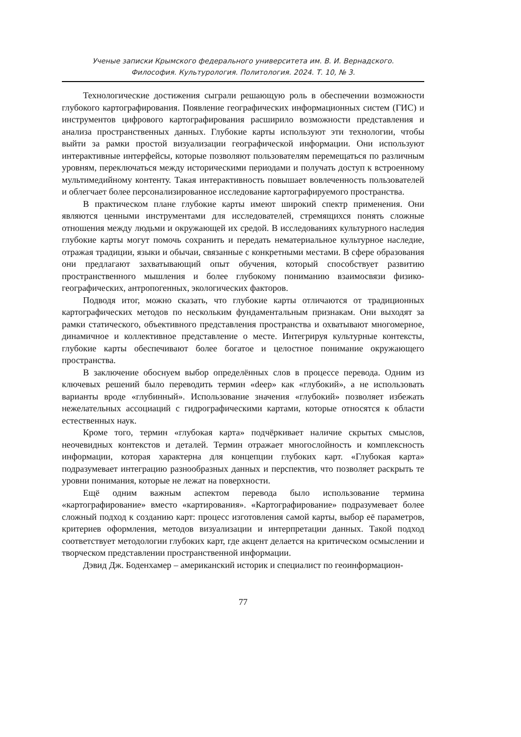Ученые записки Крымского федерального университета им. В. И. Вернадского.
Философия. Культурология. Политология. 2024. Т. 10, № 3.
Технологические достижения сыграли решающую роль в обеспечении возможности глубокого картографирования. Появление географических информационных систем (ГИС) и инструментов цифрового картографирования расширило возможности представления и анализа пространственных данных. Глубокие карты используют эти технологии, чтобы выйти за рамки простой визуализации географической информации. Они используют интерактивные интерфейсы, которые позволяют пользователям перемещаться по различным уровням, переключаться между историческими периодами и получать доступ к встроенному мультимедийному контенту. Такая интерактивность повышает вовлеченность пользователей и облегчает более персонализированное исследование картографируемого пространства.
В практическом плане глубокие карты имеют широкий спектр применения. Они являются ценными инструментами для исследователей, стремящихся понять сложные отношения между людьми и окружающей их средой. В исследованиях культурного наследия глубокие карты могут помочь сохранить и передать нематериальное культурное наследие, отражая традиции, языки и обычаи, связанные с конкретными местами. В сфере образования они предлагают захватывающий опыт обучения, который способствует развитию пространственного мышления и более глубокому пониманию взаимосвязи физико-географических, антропогенных, экологических факторов.
Подводя итог, можно сказать, что глубокие карты отличаются от традиционных картографических методов по нескольким фундаментальным признакам. Они выходят за рамки статического, объективного представления пространства и охватывают многомерное, динамичное и коллективное представление о месте. Интегрируя культурные контексты, глубокие карты обеспечивают более богатое и целостное понимание окружающего пространства.
В заключение обоснуем выбор определённых слов в процессе перевода. Одним из ключевых решений было переводить термин «deep» как «глубокий», а не использовать варианты вроде «глубинный». Использование значения «глубокий» позволяет избежать нежелательных ассоциаций с гидрографическими картами, которые относятся к области естественных наук.
Кроме того, термин «глубокая карта» подчёркивает наличие скрытых смыслов, неочевидных контекстов и деталей. Термин отражает многослойность и комплексность информации, которая характерна для концепции глубоких карт. «Глубокая карта» подразумевает интеграцию разнообразных данных и перспектив, что позволяет раскрыть те уровни понимания, которые не лежат на поверхности.
Ещё одним важным аспектом перевода было использование термина «картографирование» вместо «картирования». «Картографирование» подразумевает более сложный подход к созданию карт: процесс изготовления самой карты, выбор её параметров, критериев оформления, методов визуализации и интерпретации данных. Такой подход соответствует методологии глубоких карт, где акцент делается на критическом осмыслении и творческом представлении пространственной информации.
Дэвид Дж. Боденхамер – американский историк и специалист по геоинформацион-
77